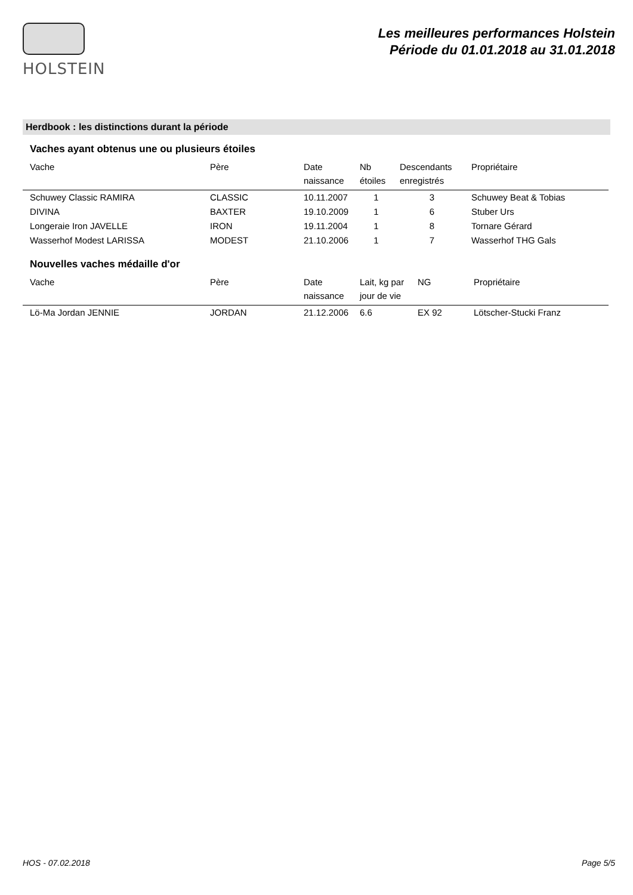HOLSTEIN
Les meilleures performances Holstein
Période du 01.01.2018 au 31.01.2018
Herdbook : les distinctions durant la période
Vaches ayant obtenus une ou plusieurs étoiles
| Vache | Père | Date naissance | Nb étoiles | Descendants enregistrés | Propriétaire |
| --- | --- | --- | --- | --- | --- |
| Schuwey Classic RAMIRA | CLASSIC | 10.11.2007 | 1 | 3 | Schuwey Beat & Tobias |
| DIVINA | BAXTER | 19.10.2009 | 1 | 6 | Stuber Urs |
| Longeraie Iron JAVELLE | IRON | 19.11.2004 | 1 | 8 | Tornare Gérard |
| Wasserhof Modest LARISSA | MODEST | 21.10.2006 | 1 | 7 | Wasserhof THG Gals |
Nouvelles vaches médaille d'or
| Vache | Père | Date naissance | Lait, kg par jour de vie | NG | Propriétaire |
| --- | --- | --- | --- | --- | --- |
| Lö-Ma Jordan JENNIE | JORDAN | 21.12.2006 | 6.6 | EX 92 | Lötscher-Stucki Franz |
HOS - 07.02.2018 Page 5/5